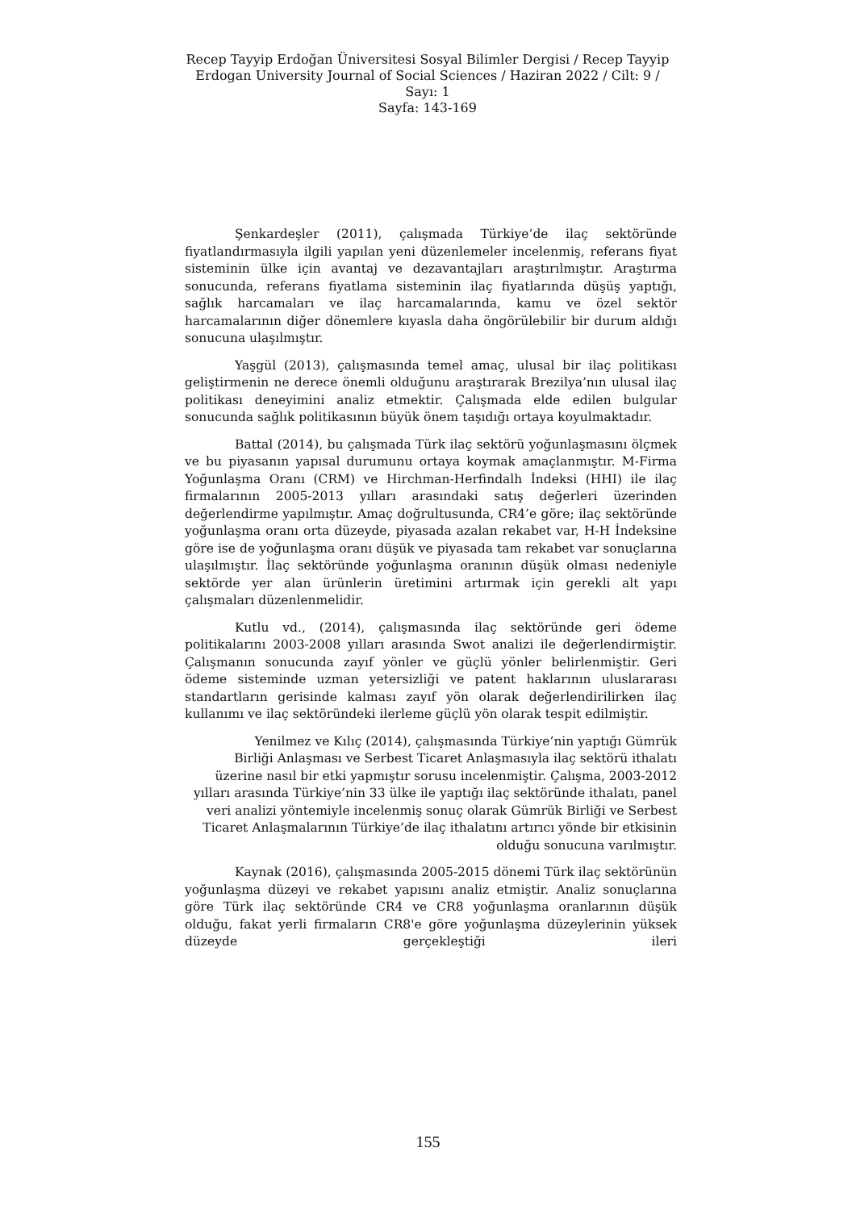Recep Tayyip Erdoğan Üniversitesi Sosyal Bilimler Dergisi / Recep Tayyip Erdogan University Journal of Social Sciences / Haziran 2022 / Cilt: 9 / Sayı: 1
Sayfa: 143-169
Şenkardeşler (2011), çalışmada Türkiye’de ilaç sektöründe fiyatlandırmasıyla ilgili yapılan yeni düzenlemeler incelenmiş, referans fiyat sisteminin ülke için avantaj ve dezavantajları araştırılmıştır. Araştırma sonucunda, referans fiyatlama sisteminin ilaç fiyatlarında düşüş yaptığı, sağlık harcamaları ve ilaç harcamalarında, kamu ve özel sektör harcamalarının diğer dönemlere kıyasla daha öngörülebilir bir durum aldığı sonucuna ulaşılmıştır.
Yaşgül (2013), çalışmasında temel amaç, ulusal bir ilaç politikası geliştirmenin ne derece önemli olduğunu araştırarak Brezilya’nın ulusal ilaç politikası deneyimini analiz etmektir. Çalışmada elde edilen bulgular sonucunda sağlık politikasının büyük önem taşıdığı ortaya koyulmaktadır.
Battal (2014), bu çalışmada Türk ilaç sektörü yoğunlaşmasını ölçmek ve bu piyasanın yapısal durumunu ortaya koymak amaçlanmıştır. M-Firma Yoğunlaşma Oranı (CRM) ve Hirchman-Herfindalh İndeksi (HHI) ile ilaç firmalarının 2005-2013 yılları arasındaki satış değerleri üzerinden değerlendirme yapılmıştır. Amaç doğrultusunda, CR4’e göre; ilaç sektöründe yoğunlaşma oranı orta düzeyde, piyasada azalan rekabet var, H-H İndeksine göre ise de yoğunlaşma oranı düşük ve piyasada tam rekabet var sonuçlarına ulaşılmıştır. İlaç sektöründe yoğunlaşma oranının düşük olması nedeniyle sektörde yer alan ürünlerin üretimini artırmak için gerekli alt yapı çalışmaları düzenlenmelidir.
Kutlu vd., (2014), çalışmasında ilaç sektöründe geri ödeme politikalarını 2003-2008 yılları arasında Swot analizi ile değerlendirmiştir. Çalışmanın sonucunda zayıf yönler ve güçlü yönler belirlenmiştir. Geri ödeme sisteminde uzman yetersizliği ve patent haklarının uluslararası standartların gerisinde kalması zayıf yön olarak değerlendirilirken ilaç kullanımı ve ilaç sektöründeki ilerleme güçlü yön olarak tespit edilmiştir.
Yenilmez ve Kılıç (2014), çalışmasında Türkiye’nin yaptığı Gümrük Birliği Anlaşması ve Serbest Ticaret Anlaşmasıyla ilaç sektörü ithalatı üzerine nasıl bir etki yapmıştır sorusu incelenmiştir. Çalışma, 2003-2012 yılları arasında Türkiye’nin 33 ülke ile yaptığı ilaç sektöründe ithalatı, panel veri analizi yöntemiyle incelenmiş sonuç olarak Gümrük Birliği ve Serbest Ticaret Anlaşmalarının Türkiye’de ilaç ithalatını artırıcı yönde bir etkisinin olduğu sonucuna varılmıştır.
Kaynak (2016), çalışmasında 2005-2015 dönemi Türk ilaç sektörünün yoğunlaşma düzeyi ve rekabet yapısını analiz etmiştir. Analiz sonuçlarına göre Türk ilaç sektöründe CR4 ve CR8 yoğunlaşma oranlarının düşük olduğu, fakat yerli firmaların CR8'e göre yoğunlaşma düzeylerinin yüksek düzeyde gerçekleştiği ileri
155